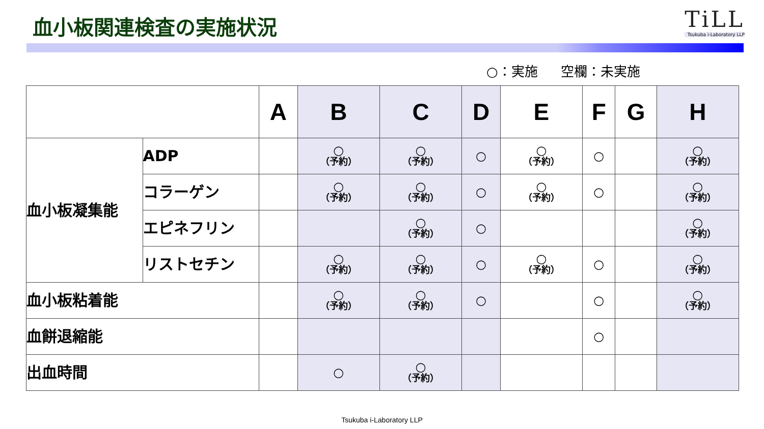血小板関連検査の実施状況
TiLL
Tsukuba i-Laboratory LLP
○：実施 空欄：未実施
| | | A | B | C | D | E | F | G | H |
| --- | --- | --- | --- | --- | --- | --- | --- | --- | --- |
| 血小板凝集能 | ADP | | ○ （予約） | ○ （予約） | ○ | ○ （予約） | ○ | | ○ （予約） |
| | コラーゲン | | ○ （予約） | ○ （予約） | ○ | ○ （予約） | ○ | | ○ （予約） |
| | エピネフリン | | | ○ （予約） | ○ | | | | ○ （予約） |
| | リストセチン | | ○ （予約） | ○ （予約） | ○ | ○ （予約） | ○ | | ○ （予約） |
| 血小板粘着能 | | | ○ （予約） | ○ （予約） | ○ | | ○ | | ○ （予約） |
| 血餅退縮能 | | | | | | | ○ | | |
| 出血時間 | | | ○ | ○ （予約） | | | | | |
Tsukuba i-Laboratory LLP